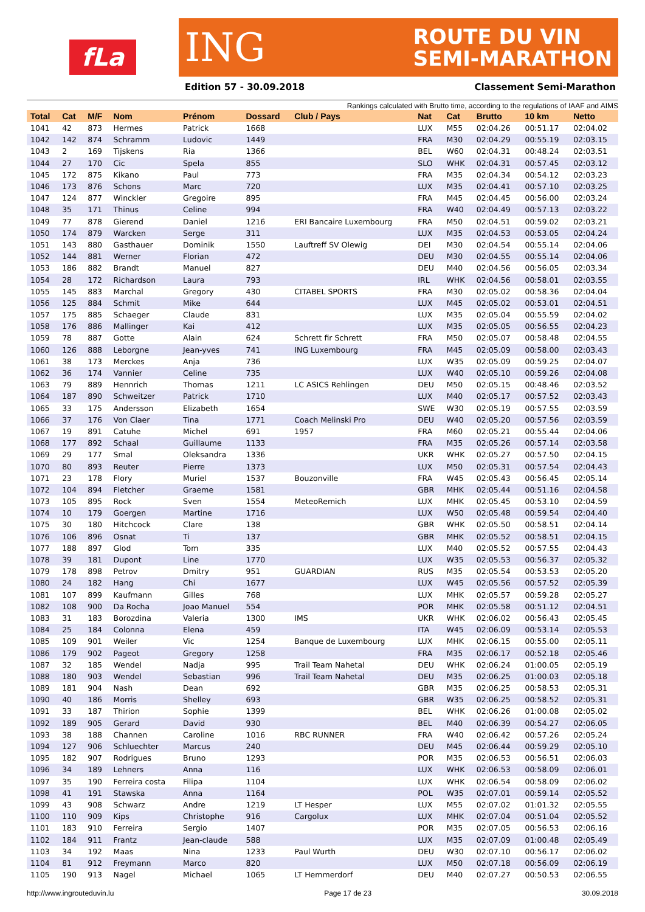fLa
ING ROUTE DU VIN
SEMI-MARATHON
Edition 57 - 30.09.2018 Classement Semi-Marathon
Rankings calculated with Brutto time, according to the regulations of IAAF and AIMS
| Total | Cat | M/F | Nom | Prénom | Dossard | Club / Pays | Nat | Cat | Brutto | 10 km | Netto |
| --- | --- | --- | --- | --- | --- | --- | --- | --- | --- | --- | --- |
| 1041 | 42 | 873 | Hermes | Patrick | 1668 | | LUX | M55 | 02:04.26 | 00:51.17 | 02:04.02 |
| 1042 | 142 | 874 | Schramm | Ludovic | 1449 | | FRA | M30 | 02:04.29 | 00:55.19 | 02:03.15 |
| 1043 | 2 | 169 | Tijskens | Ria | 1366 | | BEL | W60 | 02:04.31 | 00:48.24 | 02:03.51 |
| 1044 | 27 | 170 | Cic | Spela | 855 | | SLO | WHK | 02:04.31 | 00:57.45 | 02:03.12 |
| 1045 | 172 | 875 | Kikano | Paul | 773 | | FRA | M35 | 02:04.34 | 00:54.12 | 02:03.23 |
| 1046 | 173 | 876 | Schons | Marc | 720 | | LUX | M35 | 02:04.41 | 00:57.10 | 02:03.25 |
| 1047 | 124 | 877 | Winckler | Gregoire | 895 | | FRA | M45 | 02:04.45 | 00:56.00 | 02:03.24 |
| 1048 | 35 | 171 | Thinus | Celine | 994 | | FRA | W40 | 02:04.49 | 00:57.13 | 02:03.22 |
| 1049 | 77 | 878 | Gierend | Daniel | 1216 | ERI Bancaire Luxembourg | FRA | M50 | 02:04.51 | 00:59.02 | 02:03.21 |
| 1050 | 174 | 879 | Warcken | Serge | 311 | | LUX | M35 | 02:04.53 | 00:53.05 | 02:04.24 |
| 1051 | 143 | 880 | Gasthauer | Dominik | 1550 | Lauftreff SV Olewig | DEI | M30 | 02:04.54 | 00:55.14 | 02:04.06 |
| 1052 | 144 | 881 | Werner | Florian | 472 | | DEU | M30 | 02:04.55 | 00:55.14 | 02:04.06 |
| 1053 | 186 | 882 | Brandt | Manuel | 827 | | DEU | M40 | 02:04.56 | 00:56.05 | 02:03.34 |
| 1054 | 28 | 172 | Richardson | Laura | 793 | | IRL | WHK | 02:04.56 | 00:58.01 | 02:03.55 |
| 1055 | 145 | 883 | Marchal | Gregory | 430 | CITABEL SPORTS | FRA | M30 | 02:05.02 | 00:58.36 | 02:04.04 |
| 1056 | 125 | 884 | Schmit | Mike | 644 | | LUX | M45 | 02:05.02 | 00:53.01 | 02:04.51 |
| 1057 | 175 | 885 | Schaeger | Claude | 831 | | LUX | M35 | 02:05.04 | 00:55.59 | 02:04.02 |
| 1058 | 176 | 886 | Mallinger | Kai | 412 | | LUX | M35 | 02:05.05 | 00:56.55 | 02:04.23 |
| 1059 | 78 | 887 | Gotte | Alain | 624 | Schrett fir Schrett | FRA | M50 | 02:05.07 | 00:58.48 | 02:04.55 |
| 1060 | 126 | 888 | Leborgne | Jean-yves | 741 | ING Luxembourg | FRA | M45 | 02:05.09 | 00:58.00 | 02:03.43 |
| 1061 | 38 | 173 | Merckes | Anja | 736 | | LUX | W35 | 02:05.09 | 00:59.25 | 02:04.07 |
| 1062 | 36 | 174 | Vannier | Celine | 735 | | LUX | W40 | 02:05.10 | 00:59.26 | 02:04.08 |
| 1063 | 79 | 889 | Hennrich | Thomas | 1211 | LC ASICS Rehlingen | DEU | M50 | 02:05.15 | 00:48.46 | 02:03.52 |
| 1064 | 187 | 890 | Schweitzer | Patrick | 1710 | | LUX | M40 | 02:05.17 | 00:57.52 | 02:03.43 |
| 1065 | 33 | 175 | Andersson | Elizabeth | 1654 | | SWE | W30 | 02:05.19 | 00:57.55 | 02:03.59 |
| 1066 | 37 | 176 | Von Claer | Tina | 1771 | Coach Melinski Pro | DEU | W40 | 02:05.20 | 00:57.56 | 02:03.59 |
| 1067 | 19 | 891 | Catuhe | Michel | 691 | 1957 | FRA | M60 | 02:05.21 | 00:55.44 | 02:04.06 |
| 1068 | 177 | 892 | Schaal | Guillaume | 1133 | | FRA | M35 | 02:05.26 | 00:57.14 | 02:03.58 |
| 1069 | 29 | 177 | Smal | Oleksandra | 1336 | | UKR | WHK | 02:05.27 | 00:57.50 | 02:04.15 |
| 1070 | 80 | 893 | Reuter | Pierre | 1373 | | LUX | M50 | 02:05.31 | 00:57.54 | 02:04.43 |
| 1071 | 23 | 178 | Flory | Muriel | 1537 | Bouzonville | FRA | W45 | 02:05.43 | 00:56.45 | 02:05.14 |
| 1072 | 104 | 894 | Fletcher | Graeme | 1581 | | GBR | MHK | 02:05.44 | 00:51.16 | 02:04.58 |
| 1073 | 105 | 895 | Rock | Sven | 1554 | MeteoRemich | LUX | MHK | 02:05.45 | 00:53.10 | 02:04.59 |
| 1074 | 10 | 179 | Goergen | Martine | 1716 | | LUX | W50 | 02:05.48 | 00:59.54 | 02:04.40 |
| 1075 | 30 | 180 | Hitchcock | Clare | 138 | | GBR | WHK | 02:05.50 | 00:58.51 | 02:04.14 |
| 1076 | 106 | 896 | Osnat | Ti | 137 | | GBR | MHK | 02:05.52 | 00:58.51 | 02:04.15 |
| 1077 | 188 | 897 | Glod | Tom | 335 | | LUX | M40 | 02:05.52 | 00:57.55 | 02:04.43 |
| 1078 | 39 | 181 | Dupont | Line | 1770 | | LUX | W35 | 02:05.53 | 00:56.37 | 02:05.32 |
| 1079 | 178 | 898 | Petrov | Dmitry | 951 | GUARDIAN | RUS | M35 | 02:05.54 | 00:53.53 | 02:05.20 |
| 1080 | 24 | 182 | Hang | Chi | 1677 | | LUX | W45 | 02:05.56 | 00:57.52 | 02:05.39 |
| 1081 | 107 | 899 | Kaufmann | Gilles | 768 | | LUX | MHK | 02:05.57 | 00:59.28 | 02:05.27 |
| 1082 | 108 | 900 | Da Rocha | Joao Manuel | 554 | | POR | MHK | 02:05.58 | 00:51.12 | 02:04.51 |
| 1083 | 31 | 183 | Borozdina | Valeria | 1300 | IMS | UKR | WHK | 02:06.02 | 00:56.43 | 02:05.45 |
| 1084 | 25 | 184 | Colonna | Elena | 459 | | ITA | W45 | 02:06.09 | 00:53.14 | 02:05.53 |
| 1085 | 109 | 901 | Weiler | Vic | 1254 | Banque de Luxembourg | LUX | MHK | 02:06.15 | 00:55.00 | 02:05.11 |
| 1086 | 179 | 902 | Pageot | Gregory | 1258 | | FRA | M35 | 02:06.17 | 00:52.18 | 02:05.46 |
| 1087 | 32 | 185 | Wendel | Nadja | 995 | Trail Team Nahetal | DEU | WHK | 02:06.24 | 01:00.05 | 02:05.19 |
| 1088 | 180 | 903 | Wendel | Sebastian | 996 | Trail Team Nahetal | DEU | M35 | 02:06.25 | 01:00.03 | 02:05.18 |
| 1089 | 181 | 904 | Nash | Dean | 692 | | GBR | M35 | 02:06.25 | 00:58.53 | 02:05.31 |
| 1090 | 40 | 186 | Morris | Shelley | 693 | | GBR | W35 | 02:06.25 | 00:58.52 | 02:05.31 |
| 1091 | 33 | 187 | Thirion | Sophie | 1399 | | BEL | WHK | 02:06.26 | 01:00.08 | 02:05.02 |
| 1092 | 189 | 905 | Gerard | David | 930 | | BEL | M40 | 02:06.39 | 00:54.27 | 02:06.05 |
| 1093 | 38 | 188 | Channen | Caroline | 1016 | RBC RUNNER | FRA | W40 | 02:06.42 | 00:57.26 | 02:05.24 |
| 1094 | 127 | 906 | Schluechter | Marcus | 240 | | DEU | M45 | 02:06.44 | 00:59.29 | 02:05.10 |
| 1095 | 182 | 907 | Rodrigues | Bruno | 1293 | | POR | M35 | 02:06.53 | 00:56.51 | 02:06.03 |
| 1096 | 34 | 189 | Lehners | Anna | 116 | | LUX | WHK | 02:06.53 | 00:58.09 | 02:06.01 |
| 1097 | 35 | 190 | Ferreira costa | Filipa | 1104 | | LUX | WHK | 02:06.54 | 00:58.09 | 02:06.02 |
| 1098 | 41 | 191 | Stawska | Anna | 1164 | | POL | W35 | 02:07.01 | 00:59.14 | 02:05.52 |
| 1099 | 43 | 908 | Schwarz | Andre | 1219 | LT Hesper | LUX | M55 | 02:07.02 | 01:01.32 | 02:05.55 |
| 1100 | 110 | 909 | Kips | Christophe | 916 | Cargolux | LUX | MHK | 02:07.04 | 00:51.04 | 02:05.52 |
| 1101 | 183 | 910 | Ferreira | Sergio | 1407 | | POR | M35 | 02:07.05 | 00:56.53 | 02:06.16 |
| 1102 | 184 | 911 | Frantz | Jean-claude | 588 | | LUX | M35 | 02:07.09 | 01:00.48 | 02:05.49 |
| 1103 | 34 | 192 | Maas | Nina | 1233 | Paul Wurth | DEU | W30 | 02:07.10 | 00:56.17 | 02:06.02 |
| 1104 | 81 | 912 | Freymann | Marco | 820 | | LUX | M50 | 02:07.18 | 00:56.09 | 02:06.19 |
| 1105 | 190 | 913 | Nagel | Michael | 1065 | LT Hemmerdorf | DEU | M40 | 02:07.27 | 00:50.53 | 02:06.55 |
http://www.ingrouteduvin.lu Page 17 de 23 30.09.2018